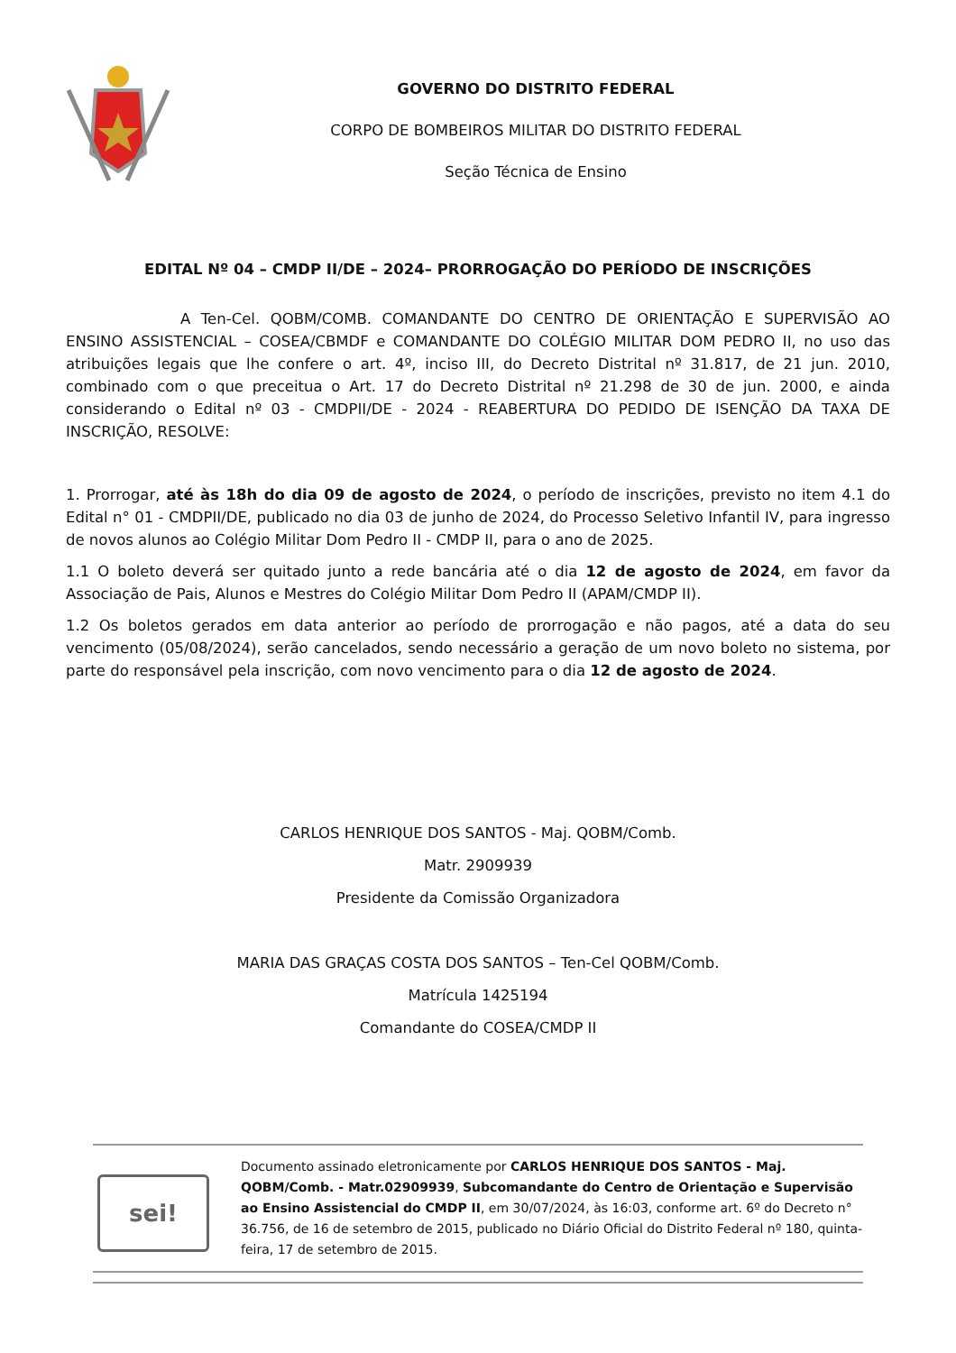GOVERNO DO DISTRITO FEDERAL
CORPO DE BOMBEIROS MILITAR DO DISTRITO FEDERAL
Seção Técnica de Ensino
EDITAL Nº 04 – CMDP II/DE – 2024– PRORROGAÇÃO DO PERÍODO DE INSCRIÇÕES
A Ten-Cel. QOBM/COMB. COMANDANTE DO CENTRO DE ORIENTAÇÃO E SUPERVISÃO AO ENSINO ASSISTENCIAL – COSEA/CBMDF e COMANDANTE DO COLÉGIO MILITAR DOM PEDRO II, no uso das atribuições legais que lhe confere o art. 4º, inciso III, do Decreto Distrital nº 31.817, de 21 jun. 2010, combinado com o que preceitua o Art. 17 do Decreto Distrital nº 21.298 de 30 de jun. 2000, e ainda considerando o Edital nº 03 - CMDPII/DE - 2024 - REABERTURA DO PEDIDO DE ISENÇÃO DA TAXA DE INSCRIÇÃO, RESOLVE:
1. Prorrogar, até às 18h do dia 09 de agosto de 2024, o período de inscrições, previsto no item 4.1 do Edital n° 01 - CMDPII/DE, publicado no dia 03 de junho de 2024, do Processo Seletivo Infantil IV, para ingresso de novos alunos ao Colégio Militar Dom Pedro II - CMDP II, para o ano de 2025.
1.1 O boleto deverá ser quitado junto a rede bancária até o dia 12 de agosto de 2024, em favor da Associação de Pais, Alunos e Mestres do Colégio Militar Dom Pedro II (APAM/CMDP II).
1.2 Os boletos gerados em data anterior ao período de prorrogação e não pagos, até a data do seu vencimento (05/08/2024), serão cancelados, sendo necessário a geração de um novo boleto no sistema, por parte do responsável pela inscrição, com novo vencimento para o dia 12 de agosto de 2024.
CARLOS HENRIQUE DOS SANTOS - Maj. QOBM/Comb.
Matr. 2909939
Presidente da Comissão Organizadora
MARIA DAS GRAÇAS COSTA DOS SANTOS – Ten-Cel QOBM/Comb.
Matrícula 1425194
Comandante do COSEA/CMDP II
sei!
Documento assinado eletronicamente por CARLOS HENRIQUE DOS SANTOS - Maj. QOBM/Comb. - Matr.02909939, Subcomandante do Centro de Orientação e Supervisão ao Ensino Assistencial do CMDP II, em 30/07/2024, às 16:03, conforme art. 6º do Decreto n° 36.756, de 16 de setembro de 2015, publicado no Diário Oficial do Distrito Federal nº 180, quinta-feira, 17 de setembro de 2015.